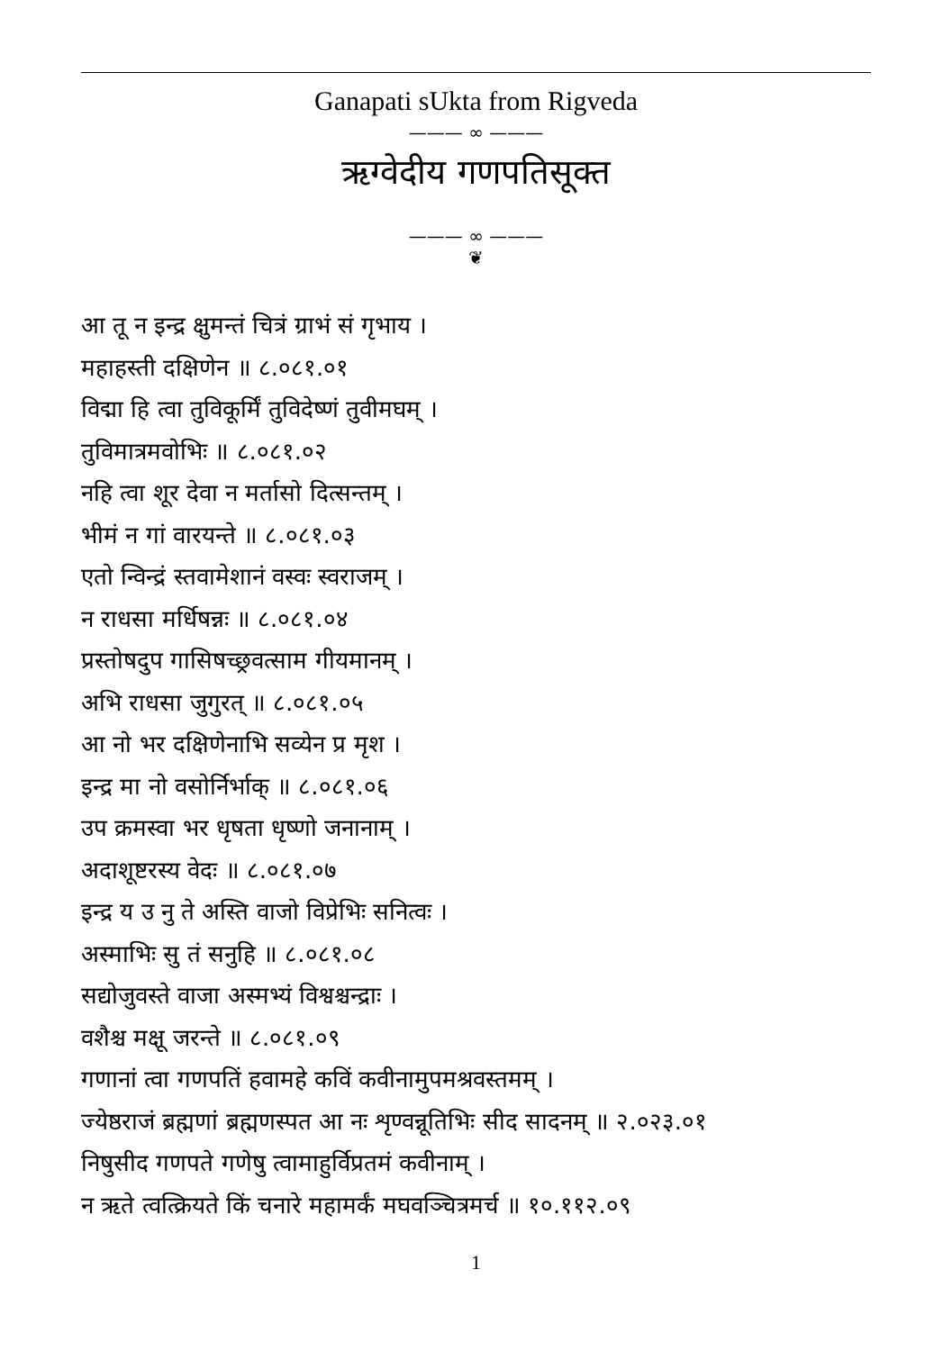Ganapati sUkta from Rigveda
——— ∞ ———
ऋग्वेदीय गणपतिसूक्त
——— ∞ ———
❦
आ तू न इन्द्र क्षुमन्तं चित्रं ग्राभं सं गृभाय ।
महाहस्ती दक्षिणेन ॥ ८.०८१.०१
विद्मा हि त्वा तुविकूर्मिं तुविदेष्णं तुवीमघम् ।
तुविमात्रमवोभिः ॥ ८.०८१.०२
नहि त्वा शूर देवा न मर्तासो दित्सन्तम् ।
भीमं न गां वारयन्ते ॥ ८.०८१.०३
एतो न्विन्द्रं स्तवामेशानं वस्वः स्वराजम् ।
न राधसा मर्धिषन्नः ॥ ८.०८१.०४
प्रस्तोषदुप गासिषच्छ्रवत्साम गीयमानम् ।
अभि राधसा जुगुरत् ॥ ८.०८१.०५
आ नो भर दक्षिणेनाभि सव्येन प्र मृश ।
इन्द्र मा नो वसोर्निर्भाक् ॥ ८.०८१.०६
उप क्रमस्वा भर धृषता धृष्णो जनानाम् ।
अदाशूष्टरस्य वेदः ॥ ८.०८१.०७
इन्द्र य उ नु ते अस्ति वाजो विप्रेभिः सनित्वः ।
अस्माभिः सु तं सनुहि ॥ ८.०८१.०८
सद्योजुवस्ते वाजा अस्मभ्यं विश्वश्चन्द्राः ।
वशैश्च मक्षू जरन्ते ॥ ८.०८१.०९
गणानां त्वा गणपतिं हवामहे कविं कवीनामुपमश्रवस्तमम् ।
ज्येष्ठराजं ब्रह्मणां ब्रह्मणस्पत आ नः शृण्वन्नूतिभिः सीद सादनम् ॥ २.०२३.०१
निषुसीद गणपते गणेषु त्वामाहुर्विप्रतमं कवीनाम् ।
न ऋते त्वत्क्रियते किं चनारे महामर्कं मघवञ्चित्रमर्च ॥ १०.११२.०९
1